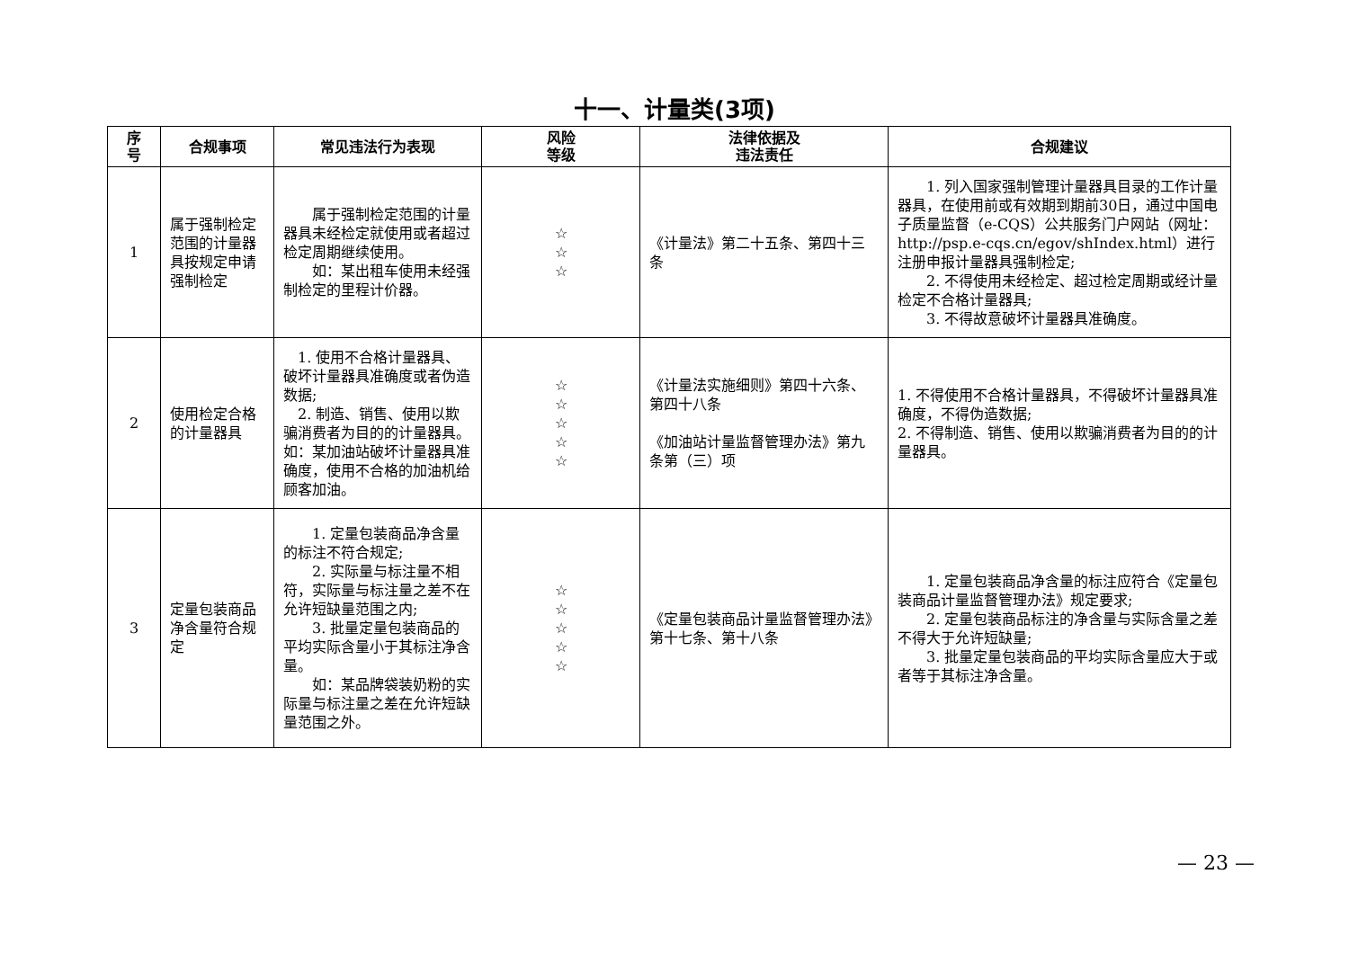十一、计量类(3项)
| 序 号 | 合规事项 | 常见违法行为表现 | 风险 等级 | 法律依据及 违法责任 | 合规建议 |
| --- | --- | --- | --- | --- | --- |
| 1 | 属于强制检定范围的计量器具按规定申请强制检定 | 属于强制检定范围的计量器具未经检定就使用或者超过检定周期继续使用。 如：某出租车使用未经强制检定的里程计价器。 | ☆ ☆ ☆ | 《计量法》第二十五条、第四十三条 | 1. 列入国家强制管理计量器具目录的工作计量器具，在使用前或有效期到期前30日，通过中国电子质量监督（e-CQS）公共服务门户网站（网址：http://psp.e-cqs.cn/egov/shIndex.html）进行注册申报计量器具强制检定; 2. 不得使用未经检定、超过检定周期或经计量检定不合格计量器具; 3. 不得故意破坏计量器具准确度。 |
| 2 | 使用检定合格的计量器具 | 1. 使用不合格计量器具、破坏计量器具准确度或者伪造数据; 2. 制造、销售、使用以欺骗消费者为目的的计量器具。 如：某加油站破坏计量器具准确度，使用不合格的加油机给顾客加油。 | ☆ ☆ ☆ ☆ ☆ | 《计量法实施细则》第四十六条、第四十八条 《加油站计量监督管理办法》第九条第（三）项 | 1. 不得使用不合格计量器具，不得破坏计量器具准确度，不得伪造数据; 2. 不得制造、销售、使用以欺骗消费者为目的的计量器具。 |
| 3 | 定量包装商品净含量符合规定 | 1. 定量包装商品净含量的标注不符合规定; 2. 实际量与标注量不相符，实际量与标注量之差不在允许短缺量范围之内; 3. 批量定量包装商品的平均实际含量小于其标注净含量。 如：某品牌袋装奶粉的实际量与标注量之差在允许短缺量范围之外。 | ☆ ☆ ☆ ☆ ☆ | 《定量包装商品计量监督管理办法》第十七条、第十八条 | 1. 定量包装商品净含量的标注应符合《定量包装商品计量监督管理办法》规定要求; 2. 定量包装商品标注的净含量与实际含量之差不得大于允许短缺量; 3. 批量定量包装商品的平均实际含量应大于或者等于其标注净含量。 |
— 23 —